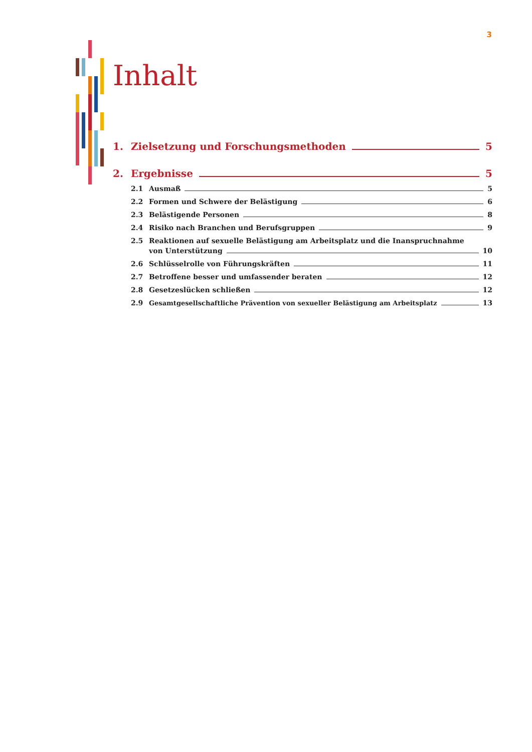3
Inhalt
1. Zielsetzung und Forschungsmethoden 5
2. Ergebnisse 5
2.1 Ausmaß 5
2.2 Formen und Schwere der Belästigung 6
2.3 Belästigende Personen 8
2.4 Risiko nach Branchen und Berufsgruppen 9
2.5 Reaktionen auf sexuelle Belästigung am Arbeitsplatz und die Inanspruchnahme
von Unterstützung 10
2.6 Schlüsselrolle von Führungskräften 11
2.7 Betroffene besser und umfassender beraten 12
2.8 Gesetzeslücken schließen 12
2.9 Gesamtgesellschaftliche Prävention von sexueller Belästigung am Arbeitsplatz 13